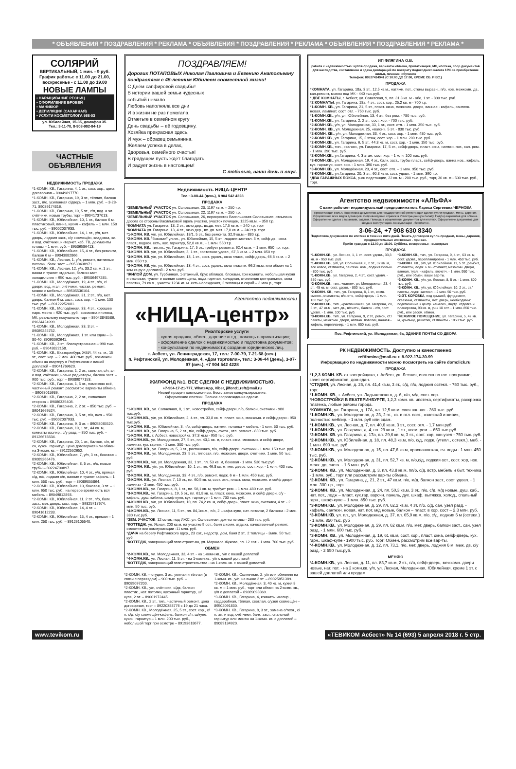* ОБЪЯВЛЕНИЯ * ПОЗДРАВЛЕНИЯ * РЕКЛАМА * ОБЪЯВЛЕНИЯ * ПОЗДРАВЛЕНИЯ * РЕКЛАМА * ОБЪЯВЛЕНИЯ * ПОЗДРАВЛЕНИЯ * РЕКЛАМА *
СОЛЯРИЙ
ВЕРТИКАЛЬНЫЙ, 1 мин. - 9 руб.
График работы: с 11.00 до 21.00, воскресенье - с 11.00 до 19.00
НОВЫЕ ЛАМПЫ
• НАРАЩИВАНИЕ РЕСНИЦ
• ОФОРМЛЕНИЕ БРОВЕЙ
• МАНИКЮР
• ДЕПИЛЯЦИЯ (САХАРНАЯ)
• УСЛУГИ КОСМЕТОЛОГА 568-03
ул. Юбилейная, 15-35, домофон 35.
Тел.: 3-11-70, 8-908-902-84-19
ЧАСТНЫЕ ОБЪЯВЛЕНИЯ
НЕДВИЖИМОСТЬ ПРОДАЖА
*1-КОМН. КВ., Гагарина, 4, 1 эт., сост. хор., цена договорная – 89049897770.
*1-КОМН. КВ., Гагарина, 19, 3 эт., тёплая, балкон заст., п/о, усиленная с/дверь – 1 млн. руб. – 3-28-71, 89089174316.
*1-КОМН. КВ., Гагарина, 19, 5 эт., с/п, вод. и эл. счётчики, новые трубы, торг – 89041737013.
*1-КОМН. КВ., Юбилейная, 10, 1 эт., балкон 6 м. пластиковый, ванна, кухня – кафель – 1 млн. 150 тыс. руб. – 89002007933.
*1-КОМН. КВ., Юбилейная, 14, 1 эт., у/п, мет. дверь, лоджия заст., с/у совмещён, кладовка, эл. и вод. счётчики, интернет, каб. ТВ, документы готовы – 1 млн. руб. – 89506586413.
*1-КОМН. КВ., Юбилейная, 15, 4 эт., без ремонта, балкон 6 м – 89043882866.
*1-КОМН. КВ., Лесная, 1, у/п, ремонт, натяжные потолки, балк. заст. – 89530438971.
*1-КОМН. КВ., Лесная, 12, у/п, 33,2 кв. м.,1 эт., ванна и туалет отдельно, балкон заст., холодильник – 950 тыс. руб. - 89506497285.
*1-КОМН. КВ., Молодёжная, 19, 4 эт., п/о, с/двери, вод. и эл. счётчики, чистая, ремонт, можно с мебелью – 89505536104.
*1-КОМН. КВ., Молодёжная, 31, 2 эт., п/о, мет. дверь, балкон 6 м. заст., сост. хор. – 1 млн. 100 тыс. руб. – 89122252081.
*1-КОМН. КВ., Молодёжная, 33, 4 эт., хорошее парк. место – 920 тыс. руб., возможна ипотека, МК, реальному покупателю торг – 89043848586, 89634424999.
*1-КОМН. КВ., Молодёжная, 33, 3 эт. – 89089245752.
*1-КОМН. КВ., Молодёжная, 1 эт. или сдам – 3-80-40, 89090062641.
*1-КОМН. КВ., 3 эт., благоустроенная – 990 тыс. руб. – 89043822158.
*1-КОМН. КВ., Екатеринбург, ЖБИ, 44 кв. м., 15 эт., сост. хор. – 2 млн. 400 тыс. руб., возможен обмен на квартиру в Рефтинском с вашей доплатой – 89041769620.
*2-КОМН. КВ., Гагарина, 1, 2 эт., светлая, с/п, эл. и вод. счётчики, новые радиаторы, балкон заст. – 900 тыс. руб., торг – 89089077153.
*2-КОМН. КВ., Гагарина, 1, 5 эт., поменяно всё, частичный ремонт, рассмотрю варианты обмена – 89068015936.
*2-КОМН. КВ., Гагарина, 2, 2 эт., солнечная сторона – 89086335408.
*2-КОМН. КВ., Гагарина, 2, 2 эт. – 850 тыс. руб. – 89041669524.
*2-КОМН. КВ., Гагарина, 3, 5 эт., п/о, в/сч – 950 тыс. руб. – 89002007933.
*2-КОМН. КВ., Гагарина, 9, 3 эт. – 89058035520.
*2-КОМН. КВ., Гагарина, 19, 1 эт., 44 кв. м, комнаты изолир., с/у разд. – 850 тыс. руб. – 89126678834.
*2-КОМН. КВ., Гагарина, 20, 1 эт., балкон, с/п, в/сч, кухон. гарнитур, цена договорная или обмен на 3-комн. кв. – 89122552652.
*2-КОМН. КВ., Юбилейная, 7, у/п, 3 эт., боковая – 89089266476.
*2-КОМН. КВ., Юбилейная, 8, 5 эт., п/о, новые трубы – 89224700897.
*2-КОМН. КВ., Юбилейная, 10, 4 эт., у/п, прямая, с/д, п/о, лоджия с/п, ванная и туалет кафель – 1 млн. 550 тыс. руб., торг – 89089055864.
*2-КОМН. КВ., Юбилейная, 10, боковая, 3 эт. – 1 млн. 650 тыс. руб., на первое время есть вся мебель – 89049812893.
*2-КОМН. КВ., Юбилейная, 11, 2 эт., п/о, балк. заст., мет. дверь, сост. хор. – 89825717674.
*2-КОМН. КВ., Юбилейная, 14, 4 эт. – 89041612233.
*2-КОМН. КВ., Юбилейная, 15, 4 эт., прямая – 1 млн. 250 тыс. руб. – 89126105540.
ПОЗДРАВЛЯЕМ!
Дорогих ПОТАПОВЫХ Николая Павловича и Евгению Анатольевну поздравляем с 45-летним Юбилеем совместной жизни!
С Днём сапфировой свадьбы!
В истории вашей семьи чудесных
событий немало.
Любовь наполняла все дни
И в жизни не раз помогала.
Отметьте в семейном кругу
День свадьбы – её годовщину.
Хозяйка прекрасная здесь,
И муж – образец семьянина.
Желаем успеха в делах,
Здоровья, семейного счастья!
В грядущем пусть ждёт благодать,
И радует жизнь в настоящем!
С любовью, ваши дочь и внук.
Недвижимость НИЦА-ЦЕНТР
Тел.: 3-08-44 (день), 8 904 542 4228
ПРОДАЖА
*ЗЕМЕЛЬНЫЙ УЧАСТОК ул. Соловьиная, 20, 1197 кв.м. – 250 т.р.
*ЗЕМЕЛЬНЫЙ УЧАСТОК ул. Соловьиная, 22, 1197 кв.м. – 250 т.р.
*ЗЕМЕЛЬНЫЙ УЧАСТОК ул. Соловьиная, 26, перекресток Васильковая-Соловьиная, отсыпана дорога со стороны Васильковой вдоль участка, участок почищен, 1225 кв.м. – 350 т.р.
*КОМНАТА ул. Гагарина, 13, 2 эт., окно дер., вх.дв. мет. 17,5 кв.м. – 240 т.р. торг
*КОМНАТА ул. Гагарина, 13, 4 эт., окно дер., вх. дв. мет. 17,8 кв.м. – 240 т.р. торг
*1-КОМН. КВ. у/п, ул. Юбилейная, 18/1, 5 эт., без ремонта, 32,9 кв.м.– 880 т.р.
*2-КОМН. КВ. "боковая" ул.пл., ул. Юбилейная, 15, 5 эт., лоджия застекл. 3 м, сейф дв., окна пласт., водосч. есть, кух. гарнитур, 52,8 кв.м., - 1 млн. 550 т.р.
*3-КОМН. КВ., тип.пл., ул. Гагарина, 17, 5 эт., требует ремонта, 62,4 кв.м. – 1 млн. 650 т.р. торг.
*3-КОМН. КВ. у/п, ул. Юбилейная, 3, 1 эт., состояние удовл., 67,3 кв.м. – 2 млн. 050 т.р.
*3-КОМН. КВ. у/п, ул. Юбилейная, 13, 1 эт., сост. удовл., окна пласт., сейф-дверь, 66,6 кв.м. – 2 млн. 050 т.р.
*3-КОМН. КВ. у/п, ул. Юбилейная, 13, 4 эт., сост. удовл., окна пластик, 66,2 кв.м. или обмен на 1 ком кв-ру с доплатой - 2 млн. руб.
*ЖИЛОЙ ДОМ, ул. Турбинная, 1-этажный, брус облицов. блоками, три комнаты, небольшая кухня и столовая, туалет и ванная совмещены, вода горячая, холодная, отопление центральное, окна пластик, 79 кв.м., участок 1234 кв. м. есть насаждения, 2 теплицы и сарай – 3 млн.р., торг.
Агентство недвижимости
«НИЦА-центр»
Риэлторские услуги
- купля-продажа, обмен, дарение и т.д., помощь в приватизации;
- оформление сделок с недвижимостью и подготовка документов;
- консультации по недвижимости; создание юридических лиц.
г. Асбест, ул. Ленинградская, 17, тел.: 7-00-79, 7-21-68 (веч.)
п. Рефтинский, ул. Молодёжная, 4, «Дом торговли», тел.: 3-08-44 (день), 3-07-97 (веч.), +7 904 542 4228
ЖИЛФОНД №1. ВСЕ СДЕЛКИ С НЕДВИЖИМОСТЬЮ.
+7-904-17-21-777, WhatsApp, Viber, jilfond1.reft@mail.ru
Низкий процент комиссионных. Бесплатное консультирование.
Оформление ипотеки. Полное сопровождение сделки.
ПРОДАЖА
*1-КОМН. КВ., ул. Солнечная, 8, 1 эт., новостройка, сейф-двери, п/о, балкон, счетчики - 980 тыс.руб.
*1-КОМН.КВ., у/п, ул. Юбилейная, 2, 4 эт., пл. 33,8 кв. м, пласт. окна, межкомн. и сейф-двери - 950 тыс.руб.
*1-КОМН. КВ., ул. Юбилейная, 3, п/о, сейф-дверь, натяжн. потолки + мебель - 1 млн. 50 тыс. руб.
*1-КОМН. КВ., ул. Гагарина, 5, 2 эт., п/о, сейф-дверь, счетч., отл. ремонт - 830 тыс. руб.
*1-КОМН. КВ., г. Асбест, новостройка, 37,3 кв.м - 950 тыс. руб.
*2-КОМН.КВ., ул. Молодежная, 27, 5 эт., пл. 43,1 кв. м, пласт. окна, межкомн. и сейф двери, ламинат, кух. гарнит. - 1 млн. 300 тыс. руб.
*2-КОМН. КВ., ул. Гагарина, 5, 3 эт., распашонка, п/о, сейф-двери, счетчики - 1 млн. 150 тыс. руб.
*2-КОМН. КВ., ул. Молодежная, 23, 5 эт., типовая, п/о, межкомн. двери, счетчики, 1 млн. 50 тыс. руб
*2-КОМН.КВ., у/п, ул. Молодежная, 33, 1 эт., пл. 53 кв. м, боковая - 1 млн. 530 тыс.руб.
*2-КОМН. КВ., у/п, ул. Юбилейная, 10, 1 эт., пл. 46,8 кв. м, мет. дверь, сост. хор. - 1 млн. 400 тыс. руб.
*2-КОМН. КВ., ул. Молодежная, 33, 4 эт., п/о, ремонт, лодж. 6 м - 1 млн. 450 тыс. руб.
*2-КОМН. КВ., ул. Лесная, 7, 10 эт., пл. 60,5 кв. м, сост. отл., пласт. окна, межкомн. и сейф двери, ламинат - 2 млн. 450 тыс. руб.
*3-КОМН.КВ., ул. Гагарина, 8, 1 эт., пл. 58,1 кв. м, требует рем. - 1 млн. 480 тыс. руб.
*3-КОМН.КВ., ул. Гагарина, 19, 5 эт., пл. 61,8 кв. м, пласт. окна, межкомн. и сейф двери, с/у - кафель, душ. кабина, шкаф-купе, кух. гарнитур - 1 млн. 700 тыс. руб.
*4-КОМН.КВ., у/п, ул. Юбилейная, 10, пл. 74,2 кв. м, сейф-дверь, пласт. окна, счетчики, 4 эт. - 2 млн. 50 тыс. руб.
*4-КОМН.КВ., ул. Лесная, 11, 5 эт., пл. 84,1кв.м., п/о, 2 шкафа-купе, нат. потолки, 2 балкона - 2 млн. 380 тыс.руб.
*ЗЕМ. УЧАСТОК, 12 соток, под ИЖС, ул. Соловьиная, док-ты готовы - 280 тыс. руб.
*КОТТЕДЖ, ул. Ясная, 200 кв.м. на участке 9 сот., баня с комн. отдыха, качественный ремонт, имеются все коммуникации -11 млн. руб.
*ДАЧА на берегу Рефтинского вдхр., 23 сот., недостр. дом, баня 2 эт., 2 теплицы - 3млн. 50 тыс. руб.
*КОТТЕДЖ, завершающий этап строит-ва, ул. Маршала Жукова, пл. 12 сот. - 1 млн. 700 тыс. руб.
ОБМЕН
*2-КОМН.КВ., ул. Молодежная, 33, 4 эт. - на 1-комн.кв., у/п с вашей доплатой
*4-КОМН.КВ., ул. Лесная, 11, 5 эт. - на 1-комн.кв., у/п с вашей доплатой
*КОТТЕДЖ, завершающий этап строительства - на 1-комн.кв. с вашей доплатой.
*2-КОМН. КВ. – студия, 3 эт., уютная и тёплая (в связи с переездом) – 900 тыс. руб. – 89089097200.
*2-КОМН. КВ., у/п, счётчики, с/дв, балкон пластик., нат. потолки, кухонный гарнитур, ш/купе, 2 эт. – 89001972445.
*2-КОМН. КВ., 2 эт., тип., частичный ремонт, цена договорная, торг – 89220388776 с 19 до 21 часа.
*2-КОМН. КВ., Молодёжная, 25, 5 эт., сост. хор., с/п, с/д, с/у совмещён-кафель, балкон с/п, ш/купе, кухон. гарнитур – 1 млн. 200 тыс. руб., небольшой торг при осмотре – 89193618677.
*2-КОМН. КВ., Солнечная, 2, у/п или обменяю на 1-комн. кв., у/п, не выше 2 эт. – 89025851389.
*2-КОМН. КВ., Молодёжная, 3, 40 кв. м, кухня 8 кв. м – 1 млн. руб., торг или обмен на 2-комн. кв., у/п с доплатой – 89089098369.
*3-КОМН. КВ., Гагарина, 4, комнаты изолир., гардеробная, тёплая, светлая, с/узел совмещён – 89502091830.
*3-КОМН. КВ., Гагарина, 8, 3 эт., замена с/техн., с/п, эл. и вод. счётчики, балк. заст., спальный гарнитур или меняю на 1-комн. кв. с доплатой – 89089134920.
ИП ФЛЯГИНА О.В.
работа с недвижимостью: купля-продажа, варианты обмена, приватизация, МК, ипотека, сбор документов для наследства, составление и сдача деклараций по возврату подоходного налога 13% за приобретение жилья, лечение, обучение
Телефон: 89527424941 (С 10:00 ДО 17:00, КРОМЕ СБ. И ВС.)
ПРОДАЖА
*КОМНАТА, ул. Гагарина, 18а, 3 эт., 12,5 кв.м., натяжн. пот., стены выравн., п/о, нов. межкомн. дв., кап.ремонт, можно под МК - 440 тыс.руб.
* ДВЕ КОМНАТЫ, г. Асбест, ул. Советская, 9, пл. 31,3 кв. м - обе, 1 эт. - 800 тыс. руб.
*2 КОМНАТЫ, ул. Гагарина, 18а, 4 эт., сост. хор., 25,2 кв. м - 700 т.р.
*1-КОМН. КВ., ул. Гагарина, 21, 5 эт., пласт. окна, межкомн. двери, ванная - кафель, сантехн. новая, ламинат, сост. отл. - 750 тыс. руб.
*1-КОМН.КВ., у/п, ул. Юбилейная, 13, 4 эт., без рем. - 780 тыс. руб.
*1-КОМН.КВ., ул. Гагарина, 2, 2 эт., сост. хор. - 700 тыс. руб.
*2-КОМН.КВ., у/п, ул. Молодежная, 33, 1 эт., сост. отл. - 1 млн. 350 тыс. руб.
*2-КОМН. КВ., ул. Молодежная, 25, «вагон», 5 эт. - 830 тыс. руб.
*2-КОМН. КВ., у/п, ул. Молодежная, 33, 4 эт., сост. хор. - 1 млн. 480 тыс. руб.
*2-КОМН.КВ., ул. Гагарина, 15, 2 этаж, сост. хор. - 1 млн. 200 тыс. руб.
*2-КОМН.КВ., ул. Гагарина, 6, 5 эт., 44,3 кв. м, сост. хор. - 1 млн. 150 тыс. руб.
*2-КОМН.КВ., тип., «вагон», ул. Гагарина, 17, 5 эт., сейф-дверь, пласт. окна, натяжн. пот., кап. рем. - 1 млн. 390 тыс. руб.
*2-КОМН.КВ., ул.Гагарина, 4, 3 этаж, сост. хор. - 1 млн. 100 тыс. руб.
*3-КОМН.КВ., ул. Молодежная, 19, 4 эт., балк. заст., трубы пласт., сейф-дверь, ванна нов., кафель, кух. гарнитур, сост. хор. - 1 млн. 390 тыс. руб.
*3-КОМН.КВ., ул. Молодёжная, 23, 4 эт., сост. отл. – 1 млн. 950 тыс. руб.
*3-КОМН.КВ., ул.Гагарина, 20, 3 эт., 60,8 кв.м, сост. удовл. - 1 млн. 390 т.р.
*ДВА ГАРАЖНЫХ БОКСА, р-он подстанции, 22 кв. м - 200 тыс. руб., торг, 30 кв. м - 500 тыс. руб., торг.
Агентство недвижимости «АЛЬФА»
С вами работает индивидуальный предприниматель Лариса Сергеевна ЧЕРНОВА
Приватизация жилья. Подготовка документов для государственной регистрации сделок купли-продажи, мены, дарения. Оформление всех видов договоров. Сопровождение справок в Регистрационную палату. Подбор вариантов для обмена. Оформление сделок с гаражами, садами. Помощь в оформлении документов для ипотеки. Оформление документов для ввода в эксплуатацию. Консультации - бесплатно.
3-06-24, +7 908 630 8340
Подготовка документов по ипотеке в течение пяти дней. Печать договоров купли-продажи, мены, дарения, предварительных ипотечных - при вас.
Приём граждан с 12.00 до 18.00. Суббота, воскресенье - выходные
ПРОДАЖА
*1-КОМН.КВ., ул. Лесная, 1, 1 эт., сост. удовл., 33,3 кв. м - 950 тыс. руб.
*1-КОМН.КВ., у/п, ул. Солнечная, 8, 2 эт., 37 кв. м, все новое, ст./пакеты, сантехн. нов., лоджия больш. - 800 тыс. руб.
*1-КОМН.КВ., ул. Гагарина, 2, 4 эт., сост. удовл. - 550 тыс. руб.
*2-КОМН.КВ., тип., «вагон», ул. Молодежная, 23, 4 эт., 45 кв. м, сост. удовл. - 800 тыс. руб.
*2-КОМН. КВ., тип., ул. Гагарина, 8, 1 эт., комн. смежн., ст./пакеты, в/счетч., сейф-дверь - 1 млн. 100 тыс. руб.
*2-КОМН.КВ., тип., «распашонка», ул. Гагарина, 20, 5 эт., 47 кв.м., мет. дв., в/счетч., балкон - с/п, сост. удовл. - 1 млн. 100 тыс. руб.
*3-КОМН.КВ., тип., ул. Гагарина, 9, 2 эт., ремон, ст./пакеты, межкомн. двери, натяжн. потолки, ванная - кафель, перепланир. - 1 млн. 650 тыс. руб.
*3-КОМН.КВ., тип., ул. Гагарина, 9, 4 эт., 63 кв. м, сост. удовл., перепланировка - 1 млн. 450 тыс. руб.
*3-КОМН. КВ., у/п, ул. Юбилейная, 11, 5 эт., ремонт, ст./пакеты, лодж. 6 м - ст./пакет, межкомн. двери, ванная, туал. - кафель, в/счетч. - 1 млн. 950 тыс. руб., или обмен, ваши вар-ты.
*3-КОМН. КВ., у/п, ул. Лесная, 8, 5 эт. - 1 млн. 800 тыс. руб.
*3-КОМН. КВ., у/п, ул. Юбилейная, 10, 2 эт., ст./пакеты, лодж. застекл. - 2 млн. 50 тыс. руб.
*2-ЭТ. КОРОБКА, под крышей, фундамент, скважина, ст./пакеты, мет. дверь, необходимы: подключение к центр. канализ., внутр. отделка и планировка, 93 кв. м, уч-к 10 сот. - 1 млн. 850 тыс. руб., или рассм. обмен.
*НЕЖИЛОЕ ПОМЕЩЕНИЕ, ул. Гагарина, 5, 42 кв. м, крыльцо, решетки, ст./пакеты - 1850 тыс. руб.
Пос. Рефтинский, ул. Молодежная, 6а, ЗДАНИЕ ПОЧТЫ СО ДВОРА
РК НЕДВИЖИМОСТЬ. Доступно и качественно
reftfomina@mail.ru т. 8-922-174-30-99
Информацию по недвижимости можно посмотреть на сайте domclick.ru
ПРОДАЖА
*1,2,3 КОМН. КВ. от застройщика, г. Асбест, ул. Лесная, ипотека по гос. программе, зачет сертификатов, дом сдан.
*СТУДИЯ, ул. Лесная, д. 25, пл. 41,4 кв.м, 3 эт., с/д, п/о, лоджия остекл. - 750 тыс. руб., торг.
*1-КОМН. КВ., г. Асбест, ул. Ладыженского, д. 6, п/о, м/д, сост. хор.
*НОВОСТРОЙКИ В ЕКАТЕРИНБУРГЕ, 1,2,3 комн. кв. ипотека, сертификаты, рассрочка платежа, любые районы города.
*КОМНАТА, ул. Гагарина, д. 17А, пл. 12,5 кв.м, своя ванная - 360 тыс. руб.
*1-КОМН.КВ., ул. Молодежная, д. 23, 2 эт., кв. в отл. сост., «заезжай и живи», полностью меблир. - 1 млн. руб или сдам.
*1-КОМН.КВ., ул. Лесная, д. 7, пл. 40,6 кв.м, 3 эт., сост. отл. - 1,7 млн.руб.
*1-КОМН.КВ., ул. Гагарина, д. 4, пл. 29 кв.м., 1 эт., косм. рем. – 650 тыс.руб.
*2-КОМН. КВ. ул. Гагарина, д. 17а, пл. 29,6 кв. м, 3 эт., сост. хор, сан.узел - 750 тыс. руб.
*2-КОМН.КВ., ул. Юбилейная, д. 18, пл. 48,3 кв.м, п/о, с/д, лодж. (утепл., остекл.), меб. - 1 млн. 690 тыс. руб.
*2-КОМН.КВ., ул. Молодежная, д. 15, пл. 47,6 кв.м, «распашонка», сч. воды - 1 млн. 450 тыс. руб.
*2-КОМН.КВ., ул. Молодежная, д. 31, пл. 52,7 кв. м, п/о,с/д, лоджия ост., сост. хор, нов. межк. дв, счетч. - 1,6 млн. руб.
*2-КОМН. КВ., ул. Молодежная, д. 3, пл. 43,8 кв.м, пл/о, с/д, встр. мебель и быт. техника - 1 млн. руб., торг или рассмотрим вар-ты обмена.
*2-КОМН. КВ., ул. Гагарина, д. 21, 2 эт., 47 кв.м, п/о, м/д, балкон заст., сост. удовл. - 1 млн. 300 т.р., торг.
*2-КОМН. КВ., ул. Молодежная, д. 24, пл. 50,3 кв.м, 3 эт., п/о, с/д, м/д новые, душ. каб., нат. пот., лодж – пласт, кух.гар, варочн. панель, дух. шкаф, вытяжка, холод., спальный гарн., шкаф-купе – 1 млн. 850 тыс. руб.
*3-КОМН.КВ., ул. Молодежная, д. 29, пл. 62,2 кв.м, 4 эт, п/о, с/д, сан. узел разд. - кафель, сантехн. новая, нат. пот, м/д новые, балкон – пласт, в хор. сост – 2,3 млн. руб.
*3-КОМН.КВ, ул. пл., ул. Молодежная, д. 37, пл. 65,9 кв.м, п/о, с/д, лоджия 6 м (остекл.) - 1 млн. 850 тыс. руб
*3-КОМН.КВ., ул. Молодежная, д. 29, пл. 62 кв.м, п/о, мет. дверь, балкон заст., сан. узел разд. - 1 млн. 600 тыс. руб.
*3-КОМН. КВ., ул. Молодежная, д. 19, 61 кв.м, сост. хор., пласт. окна, сейф-дверь, кух. гарн., шкаф-купе - 1900 тыс. руб. Торг! Обмен, рассмотрим все вар-ты.
*4-КОМН.КВ., ул. Молодежная, д. 12, пл. 73,1, п/о, мет. дверь, лоджия 6 м, меж. дв, с/у разд. - 2 550 тыс.руб.
МЕНЯЮ
*4-КОМН.КВ., ул. Лесная, д. 11, пл. 83,7 кв.м, 2 эт., п/о, сейф-дверь, межкомн. двери новые, нат. пот. - на 2 комн.кв. у/п, ул. Лесная, Молодежная, Юбилейная, кроме 1 эт. с вашей доплатой или продам.
www.tevikom.ru «ТЕВИКОМ Асбест» № 14 (693) 5 апреля 2018 г. 5 стр.